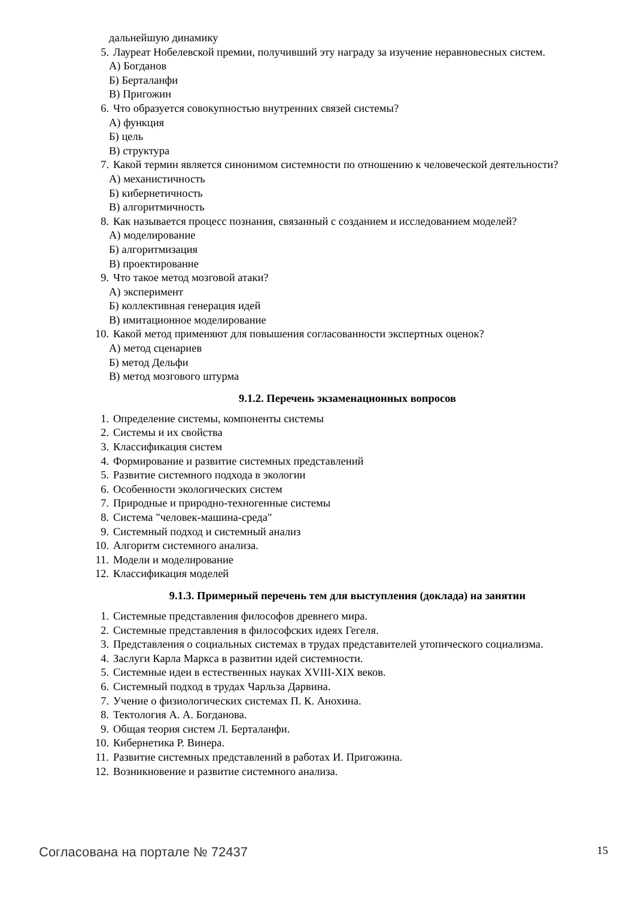дальнейшую динамику
5. Лауреат Нобелевской премии, получивший эту награду за изучение неравновесных систем.
А) Богданов
Б) Берталанфи
В) Пригожин
6. Что образуется совокупностью внутренних связей системы?
А) функция
Б) цель
В) структура
7. Какой термин является синонимом системности по отношению к человеческой деятельности?
А) механистичность
Б) кибернетичность
В) алгоритмичность
8. Как называется процесс познания, связанный с созданием и исследованием моделей?
А) моделирование
Б) алгоритмизация
В) проектирование
9. Что такое метод мозговой атаки?
А) эксперимент
Б) коллективная генерация идей
В) имитационное моделирование
10. Какой метод применяют для повышения согласованности экспертных оценок?
А) метод сценариев
Б) метод Дельфи
В) метод мозгового штурма
9.1.2. Перечень экзаменационных вопросов
1. Определение системы, компоненты системы
2. Системы и их свойства
3. Классификация систем
4. Формирование и развитие системных представлений
5. Развитие системного подхода в экологии
6. Особенности экологических систем
7. Природные и природно-техногенные системы
8. Система "человек-машина-среда"
9. Системный подход и системный анализ
10. Алгоритм системного анализа.
11. Модели и моделирование
12. Классификация моделей
9.1.3. Примерный перечень тем для выступления (доклада) на занятии
1. Системные представления философов древнего мира.
2. Системные представления в философских идеях Гегеля.
3. Представления о социальных системах в трудах представителей утопического социализма.
4. Заслуги Карла Маркса в развитии идей системности.
5. Системные идеи в естественных науках XVIII-XIX веков.
6. Системный подход в трудах Чарльза Дарвина.
7. Учение о физиологических системах П. К. Анохина.
8. Тектология А. А. Богданова.
9. Общая теория систем Л. Берталанфи.
10. Кибернетика Р. Винера.
11. Развитие системных представлений в работах И. Пригожина.
12. Возникновение и развитие системного анализа.
Согласована на портале № 72437 15